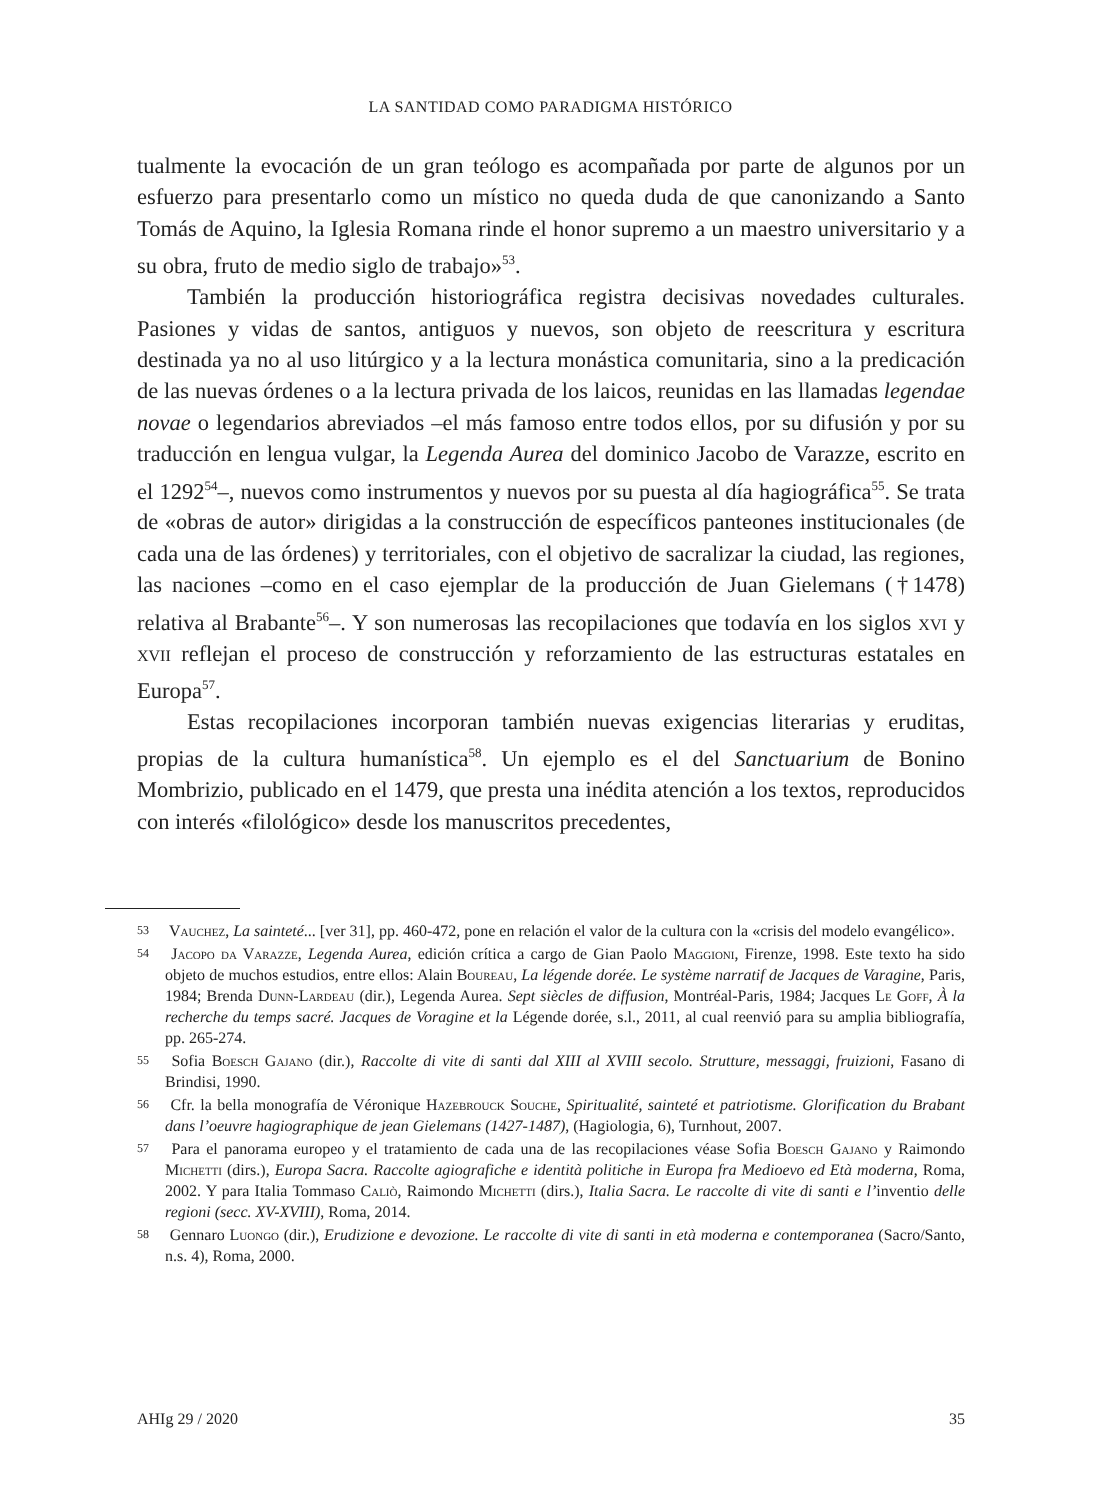LA SANTIDAD COMO PARADIGMA HISTÓRICO
tualmente la evocación de un gran teólogo es acompañada por parte de algunos por un esfuerzo para presentarlo como un místico no queda duda de que canonizando a Santo Tomás de Aquino, la Iglesia Romana rinde el honor supremo a un maestro universitario y a su obra, fruto de medio siglo de trabajo»<sup>53</sup>.
También la producción historiográfica registra decisivas novedades culturales. Pasiones y vidas de santos, antiguos y nuevos, son objeto de reescritura y escritura destinada ya no al uso litúrgico y a la lectura monástica comunitaria, sino a la predicación de las nuevas órdenes o a la lectura privada de los laicos, reunidas en las llamadas legendae novae o legendarios abreviados –el más famoso entre todos ellos, por su difusión y por su traducción en lengua vulgar, la Legenda Aurea del dominico Jacobo de Varazze, escrito en el 1292<sup>54</sup>–, nuevos como instrumentos y nuevos por su puesta al día hagiográfica<sup>55</sup>. Se trata de «obras de autor» dirigidas a la construcción de específicos panteones institucionales (de cada una de las órdenes) y territoriales, con el objetivo de sacralizar la ciudad, las regiones, las naciones –como en el caso ejemplar de la producción de Juan Gielemans (†1478) relativa al Brabante<sup>56</sup>–. Y son numerosas las recopilaciones que todavía en los siglos xvi y xvii reflejan el proceso de construcción y reforzamiento de las estructuras estatales en Europa<sup>57</sup>.
Estas recopilaciones incorporan también nuevas exigencias literarias y eruditas, propias de la cultura humanística<sup>58</sup>. Un ejemplo es el del Sanctuarium de Bonino Mombrizio, publicado en el 1479, que presta una inédita atención a los textos, reproducidos con interés «filológico» desde los manuscritos precedentes,
53 Vauchez, La sainteté... [ver 31], pp. 460-472, pone en relación el valor de la cultura con la «crisis del modelo evangélico».
54 Jacopo da Varazze, Legenda Aurea, edición crítica a cargo de Gian Paolo Maggioni, Firenze, 1998. Este texto ha sido objeto de muchos estudios, entre ellos: Alain Boureau, La légende dorée. Le système narratif de Jacques de Varagine, Paris, 1984; Brenda Dunn-Lardeau (dir.), Legenda Aurea. Sept siècles de diffusion, Montréal-Paris, 1984; Jacques Le Goff, À la recherche du temps sacré. Jacques de Voragine et la Légende dorée, s.l., 2011, al cual reenvió para su amplia bibliografía, pp. 265-274.
55 Sofia Boesch Gajano (dir.), Raccolte di vite di santi dal XIII al XVIII secolo. Strutture, messaggi, fruizioni, Fasano di Brindisi, 1990.
56 Cfr. la bella monografía de Véronique Hazebrouck Souche, Spiritualité, sainteté et patriotisme. Glorification du Brabant dans l’oeuvre hagiographique de jean Gielemans (1427-1487), (Hagiologia, 6), Turnhout, 2007.
57 Para el panorama europeo y el tratamiento de cada una de las recopilaciones véase Sofia Boesch Gajano y Raimondo Michetti (dirs.), Europa Sacra. Raccolte agiografiche e identità politiche in Europa fra Medioevo ed Età moderna, Roma, 2002. Y para Italia Tommaso Caliò, Raimondo Michetti (dirs.), Italia Sacra. Le raccolte di vite di santi e l’inventio delle regioni (secc. XV-XVIII), Roma, 2014.
58 Gennaro Luongo (dir.), Erudizione e devozione. Le raccolte di vite di santi in età moderna e contemporanea (Sacro/Santo, n.s. 4), Roma, 2000.
AHIg 29 / 2020 35